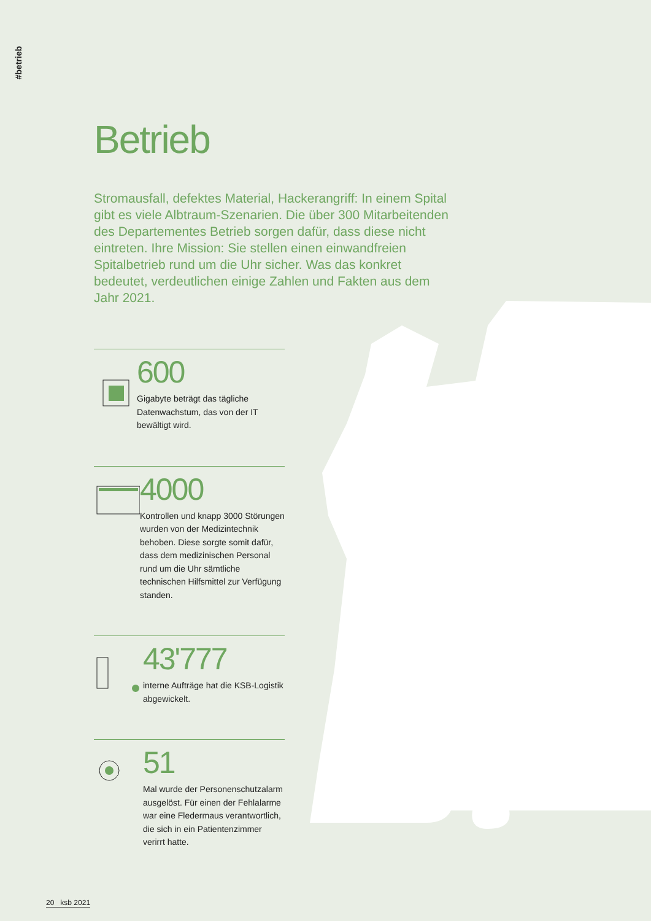#betrieb
Betrieb
Stromausfall, defektes Material, Hackerangriff: In einem Spital gibt es viele Albtraum-Szenarien. Die über 300 Mitarbeitenden des Departementes Betrieb sorgen dafür, dass diese nicht eintreten. Ihre Mission: Sie stellen einen einwandfreien Spitalbetrieb rund um die Uhr sicher. Was das konkret bedeutet, verdeutlichen einige Zahlen und Fakten aus dem Jahr 2021.
600
Gigabyte beträgt das tägliche Datenwachstum, das von der IT bewältigt wird.
4000
Kontrollen und knapp 3000 Störungen wurden von der Medizintechnik behoben. Diese sorgte somit dafür, dass dem medizinischen Personal rund um die Uhr sämtliche technischen Hilfsmittel zur Verfügung standen.
43'777
interne Aufträge hat die KSB-Logistik abgewickelt.
51
Mal wurde der Personenschutzalarm ausgelöst. Für einen der Fehlalarme war eine Fledermaus verantwortlich, die sich in ein Patientenzimmer verirrt hatte.
20 ksb 2021